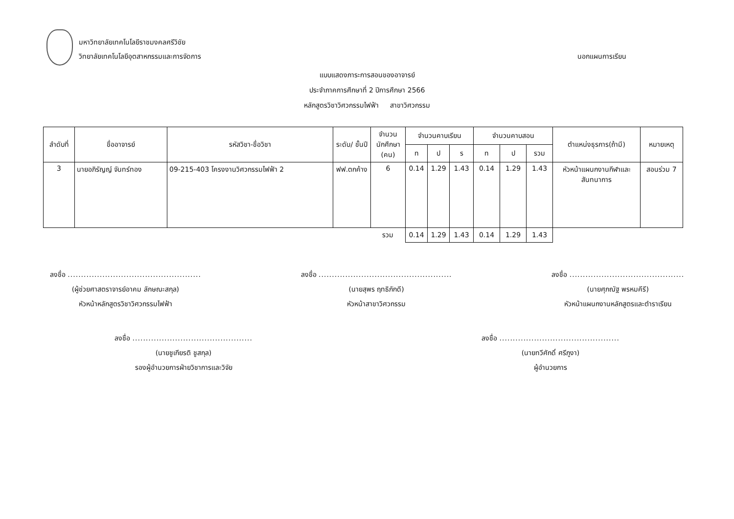มหาวิทยาลัยเทคโนโลยีราชมงคลศรีวิชัย
วิทยาลัยเทคโนโลยีอุตสาหกรรมและการจัดการ
นอกแผนการเรียน
แบบแสดงภาระการสอนของอาจารย์
ประจำภาคการศึกษาที่ 2 ปีการศึกษา 2566
หลักสูตรวิชาวิศวกรรมไฟฟ้า สาขาวิศวกรรม
| ลำดับที่ | ชื่ออาจารย์ | รหัสวิชา-ชื่อวิชา | ระดับ/ ชั้นปี | จำนวนนักศึกษา (คน) | จำนวนคาบเรียน | | | จำนวนคาบสอน | | | ตำแหน่งธุรการ(ถ้ามี) | หมายเหตุ |
| --- | --- | --- | --- | --- | --- | --- | --- | --- | --- | --- | --- | --- |
| | | | | | ท | ป | ร | ท | ป | รวม | | |
| 3 | นายอภิรัญญ์ จันทร์ทอง | 09-215-403 โครงงานวิศวกรรมไฟฟ้า 2 | ฟฟ.ตกค้าง | 6 | 0.14 | 1.29 | 1.43 | 0.14 | 1.29 | 1.43 | หัวหน้าแผนกงานกีฬาและสันทนาการ | สอนร่วม 7 |
| | | | | รวม | 0.14 | 1.29 | 1.43 | 0.14 | 1.29 | 1.43 | | |
ลงชื่อ ..................................................
(ผู้ช่วยศาสตราจารย์อาคม ลักษณะสกุล)
หัวหน้าหลักสูตรวิชาวิศวกรรมไฟฟ้า
ลงชื่อ ..................................................
(นายสุพร ฤทธิภักดี)
หัวหน้าสาขาวิศวกรรม
ลงชื่อ ...........................................
(นายศุภณัฐ พรหมคีรี)
หัวหน้าแผนกงานหลักสูตรและตำราเรียน
ลงชื่อ .............................................
(นายชูเกียรติ ชูสกุล)
รองผู้อำนวยการฝ่ายวิชาการและวิจัย
ลงชื่อ .............................................
(นายทวีศักดิ์ ศรีภูงา)
ผู้อำนวยการ